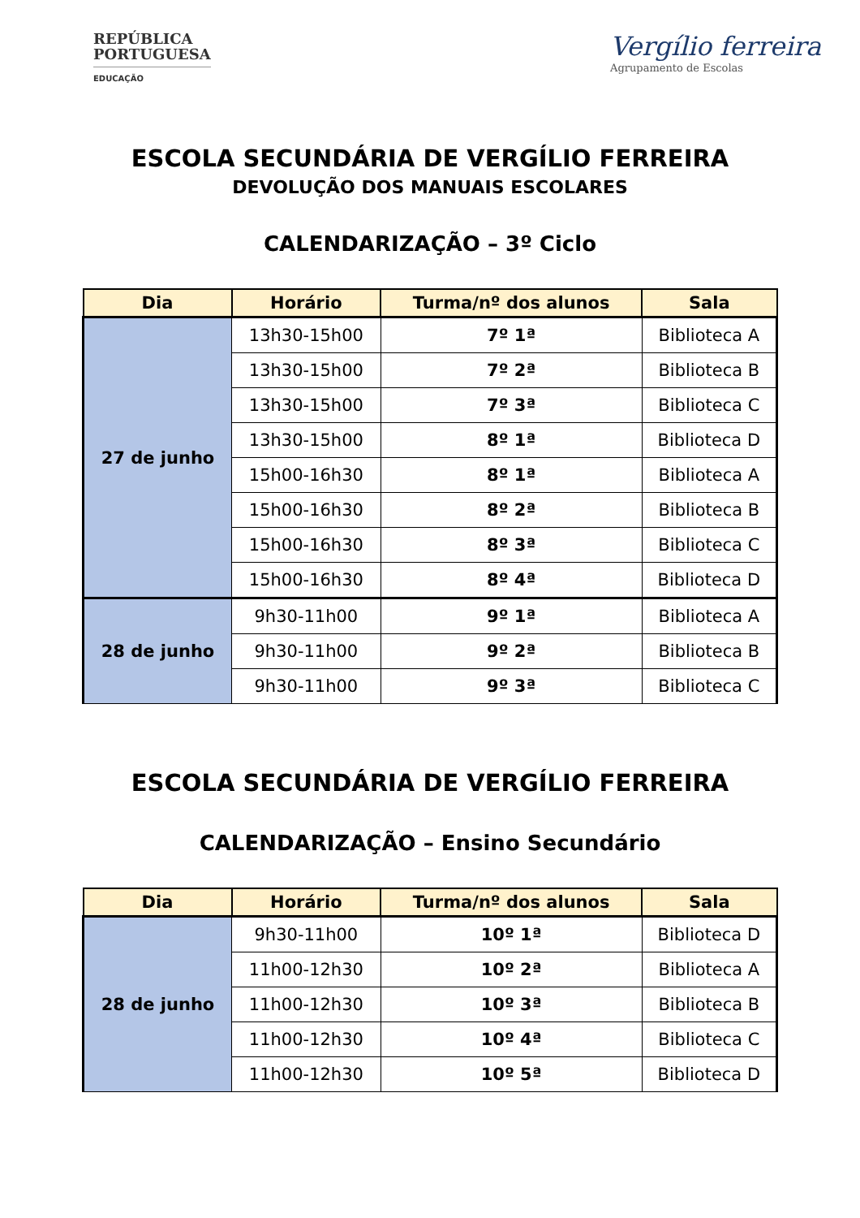REPÚBLICA
PORTUGUESA
EDUCAÇÃO
Vergílio ferreira
Agrupamento de Escolas
ESCOLA SECUNDÁRIA DE VERGÍLIO FERREIRA
DEVOLUÇÃO DOS MANUAIS ESCOLARES
CALENDARIZAÇÃO – 3º Ciclo
| Dia | Horário | Turma/nº dos alunos | Sala |
| --- | --- | --- | --- |
| 27 de junho | 13h30-15h00 | 7º 1ª | Biblioteca A |
| | 13h30-15h00 | 7º 2ª | Biblioteca B |
| | 13h30-15h00 | 7º 3ª | Biblioteca C |
| | 13h30-15h00 | 8º 1ª | Biblioteca D |
| | 15h00-16h30 | 8º 1ª | Biblioteca A |
| | 15h00-16h30 | 8º 2ª | Biblioteca B |
| | 15h00-16h30 | 8º 3ª | Biblioteca C |
| | 15h00-16h30 | 8º 4ª | Biblioteca D |
| 28 de junho | 9h30-11h00 | 9º 1ª | Biblioteca A |
| | 9h30-11h00 | 9º 2ª | Biblioteca B |
| | 9h30-11h00 | 9º 3ª | Biblioteca C |
ESCOLA SECUNDÁRIA DE VERGÍLIO FERREIRA
CALENDARIZAÇÃO – Ensino Secundário
| Dia | Horário | Turma/nº dos alunos | Sala |
| --- | --- | --- | --- |
| 28 de junho | 9h30-11h00 | 10º 1ª | Biblioteca D |
| | 11h00-12h30 | 10º 2ª | Biblioteca A |
| | 11h00-12h30 | 10º 3ª | Biblioteca B |
| | 11h00-12h30 | 10º 4ª | Biblioteca C |
| | 11h00-12h30 | 10º 5ª | Biblioteca D |